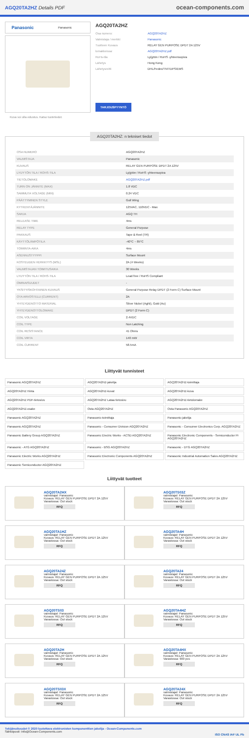AGQ20TA2HZ Details PDF
ocean-components.com
Panasonic Panasonic
Kuva voi olla edustus. Katso tuotetiedot.
AGQ20TA2HZ
Osa numero: AGQ20TA2HZ
Valmistaja / merkki: Panasonic
Tuotteen Kuvaus RELAY GEN PURPOSE DPDT 2A 125V
lomakkeissa: AGQ20TA2HZ.pdf
RoHs-tila Lyijytön / RoHS -yhteensopiva
Lähetys Hong Kong
Lähetysreitti DHL/Fedex/TNT/UPS/EMS
TARJOUSPYYNTÖ
AGQ20TA2HZ: n tekniset tiedot
| OSA NUMERO | AGQ20TA2HZ |
| VALMISTAJA | Panasonic |
| KUVAUS | RELAY GEN PURPOSE DPDT 2A 125V |
| LYIJYTÖN TILA / ROHS-TILA | Lyijytön / RoHS -yhteensopiva |
| TIETOLOMAKE | AGQ20TA2HZ.pdf |
| TURN ON JÄNNITE (MAX) | 1.8 VDC |
| SAMMUTA VOLTAGE (MIN) | 0.24 VDC |
| PÄÄTTYMINEN STYLE | Gull Wing |
| KYTKENTÄJÄNNITE | 125VAC, 110VDC - Max |
| SARJA | AGQ TH |
| RELEASE TIME | 4ms |
| RELAY TYPE | General Purpose |
| PAKKAUS | Tape & Reel (TR) |
| KÄYTTÖLÄMPÖTILA | -40°C ~ 85°C |
| TOIMINTA-AIKA | 4ms |
| ASENNUSTYYPPI | Surface Mount |
| KOSTEUDEN HERKKYYS (MSL) | 2A (4 Weeks) |
| VALMISTAJAN TOIMITUSAIKA | 30 Weeks |
| LYIJYTÖN TILA / ROHS-TILA | Lead free / RoHS Compliant |
| OMINAISUUDET | - |
| YKSITYISKOHTAINEN KUVAUS | General Purpose Relay DPDT (2 Form C) Surface Mount |
| OTA ARVOSTELU (CURRENT) | 2A |
| YHTEYDENOTTO MATERIAL | Silver Nickel (AgNi), Gold (Au) |
| YHTEYDENOTTOLOMAKE | DPDT (2 Form C) |
| COIL VOLTAGE | 2.4VDC |
| COIL TYPE | Non Latching |
| COIL RESISTANCE | 41 Ohms |
| COIL VIRTA | 140 mW |
| COIL CURRENT | 58.5mA |
Liittyvät tunnisteet
Panasonic AGQ20TA2HZ
AGQ20TA2HZ-jakelija
AGQ20TA2HZ-toimittaja
AGQ20TA2HZ Hinta
AGQ20TA2HZ-kuvat
AGQ20TA2HZ-kuva
AGQ20TA2HZ PDF-tietosivu
AGQ20TA2HZ Lataa tietosivu
AGQ20TA2HZ-tietolomake
AGQ20TA2HZ-osake
Osta AGQ20TA2HZ
Osta Panasonic AGQ20TA2HZ
Panasonic AGQ20TA2HZ
Panasonic-toimittaja
Panasonic-jakelija
Panasonic AGQ20TA2HZ
Panasonic - Consumer Division AGQ20TA2HZ
Panasonic - Consumer Electronics Corp. AGQ20TA2HZ
Panasonic Battery Group AGQ20TA2HZ
Panasonic Electric Works - ACSD AGQ20TA2HZ
Panasonic Electronic Components - Semiconductor Pr AGQ20TA2HZ
Panasonic - ATG AGQ20TA2HZ
Panasonic - BSG AGQ20TA2HZ
Panasonic - DTG AGQ20TA2HZ
Panasonic Electric Works AGQ20TA2HZ
Panasonic Electronic Components AGQ20TA2HZ
Panasonic Industrial Automation Sales AGQ20TA2HZ
Panasonic Semiconductor AGQ20TA2HZ
Liittyvät tuotteet
AGQ20TA2HX
valmistajat: Panasonic
Kuvaus: RELAY GEN PURPOSE DPDT 2A 125V
Varastossa: Out stock
RFQ
AGQ20TS03Z
valmistajat: Panasonic
Kuvaus: RELAY GEN PURPOSE DPDT 2A 125V
Varastossa: Out stock
RFQ
AGQ20TA1HZ
valmistajat: Panasonic
Kuvaus: RELAY GEN PURPOSE DPDT 2A 125V
Varastossa: Out stock
RFQ
AGQ20TA4H
valmistajat: Panasonic
Kuvaus: RELAY GEN PURPOSE DPDT 2A 125V
Varastossa: Out stock
RFQ
AGQ20TA24Z
valmistajat: Panasonic
Kuvaus: RELAY GEN PURPOSE DPDT 2A 125V
Varastossa: Out stock
RFQ
AGQ20TA24
valmistajat: Panasonic
Kuvaus: RELAY GEN PURPOSE DPDT 2A 125V
Varastossa: Out stock
RFQ
AGQ20TS03
valmistajat: Panasonic
Kuvaus: RELAY GEN PURPOSE DPDT 2A 125V
Varastossa: Out stock
RFQ
AGQ20TA4HZ
valmistajat: Panasonic
Kuvaus: RELAY GEN PURPOSE DPDT 2A 125V
Varastossa: Out stock
RFQ
AGQ20TA2H
valmistajat: Panasonic
Kuvaus: RELAY GEN PURPOSE DPDT 2A 125V
Varastossa: Out stock
RFQ
AGQ20TA4HX
valmistajat: Panasonic
Kuvaus: RELAY GEN PURPOSE DPDT 2A 125V
Varastossa: 900 pcs
RFQ
AGQ20TS03X
valmistajat: Panasonic
Kuvaus: RELAY GEN PURPOSE DPDT 2A 125V
Varastossa: Out stock
RFQ
AGQ20TA24X
valmistajat: Panasonic
Kuvaus: RELAY GEN PURPOSE DPDT 2A 125V
Varastossa: Out stock
RFQ
Tekijänoikeudet © 2020 luotettava elektronisten komponenttien jakelija - Ocean-Components.com
Sähköposti: Info@Ocean-Components.com
ISO CNAS IAF UL Pb